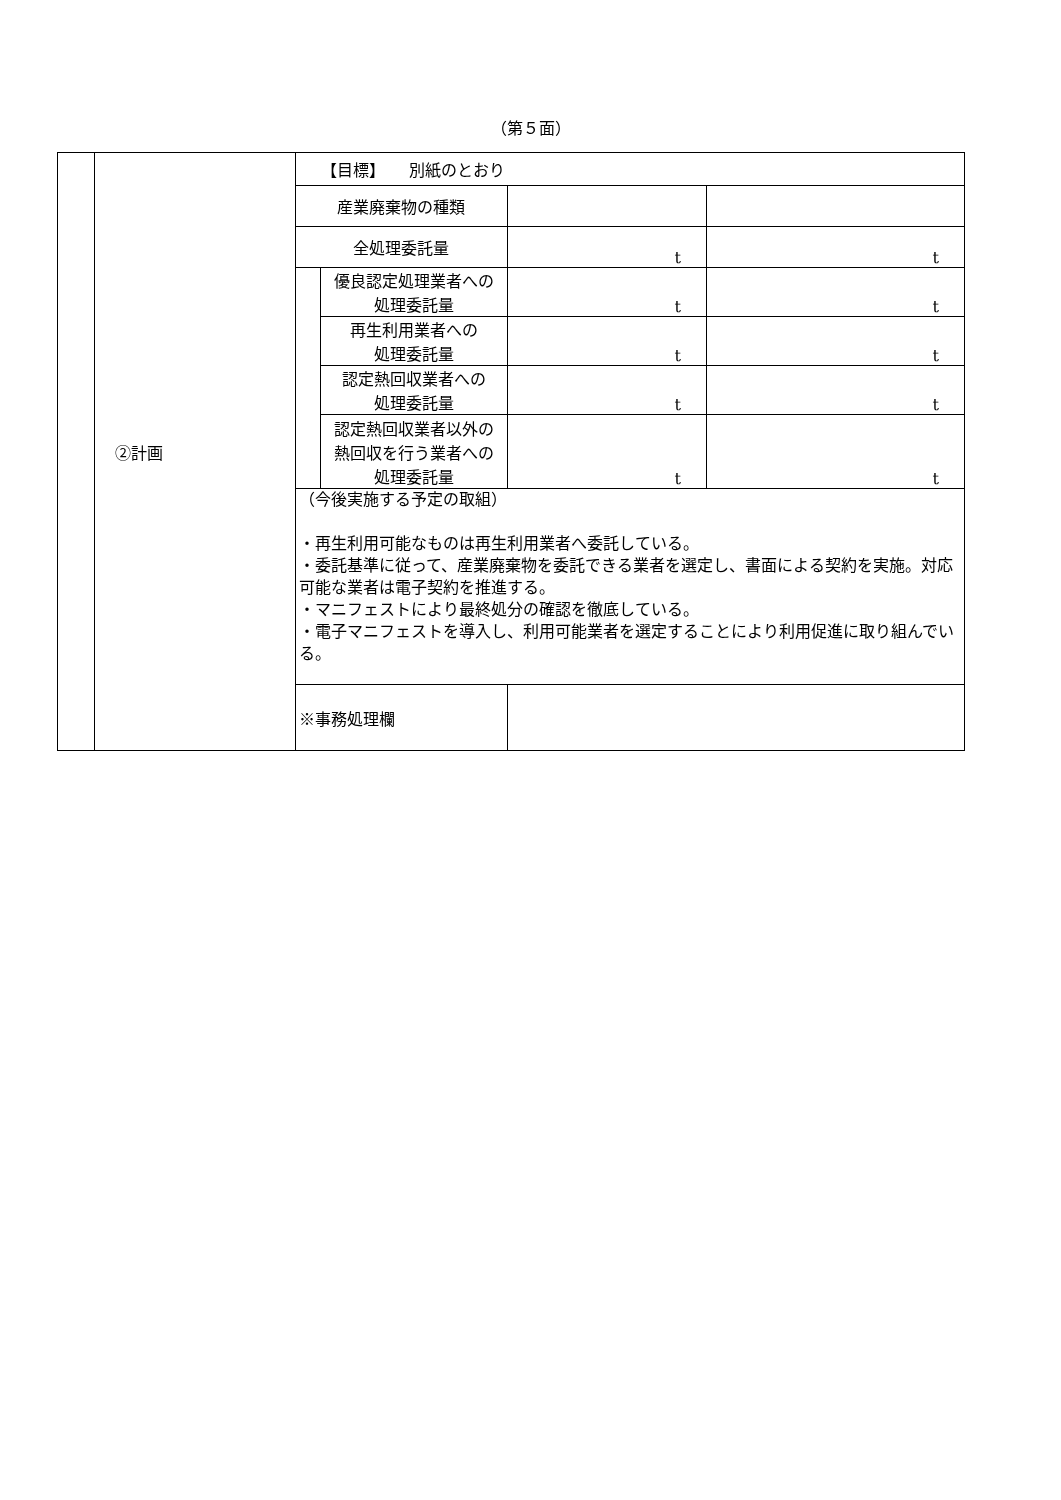（第５面）
| | ②計画 | 【目標】 別紙のとおり | | | |
| | | 産業廃棄物の種類 | | | |
| | | 全処理委託量 | | t | t |
| | | | 優良認定処理業者への 処理委託量 | t | t |
| | | | 再生利用業者への 処理委託量 | t | t |
| | | | 認定熱回収業者への 処理委託量 | t | t |
| | | | 認定熱回収業者以外の 熱回収を行う業者への 処理委託量 | t | t |
| | | （今後実施する予定の取組） ・再生利用可能なものは再生利用業者へ委託している。 ・委託基準に従って、産業廃棄物を委託できる業者を選定し、書面による契約を実施。対応可能な業者は電子契約を推進する。 ・マニフェストにより最終処分の確認を徹底している。 ・電子マニフェストを導入し、利用可能業者を選定することにより利用促進に取り組んでいる。 | | | |
| | | ※事務処理欄 | | | |